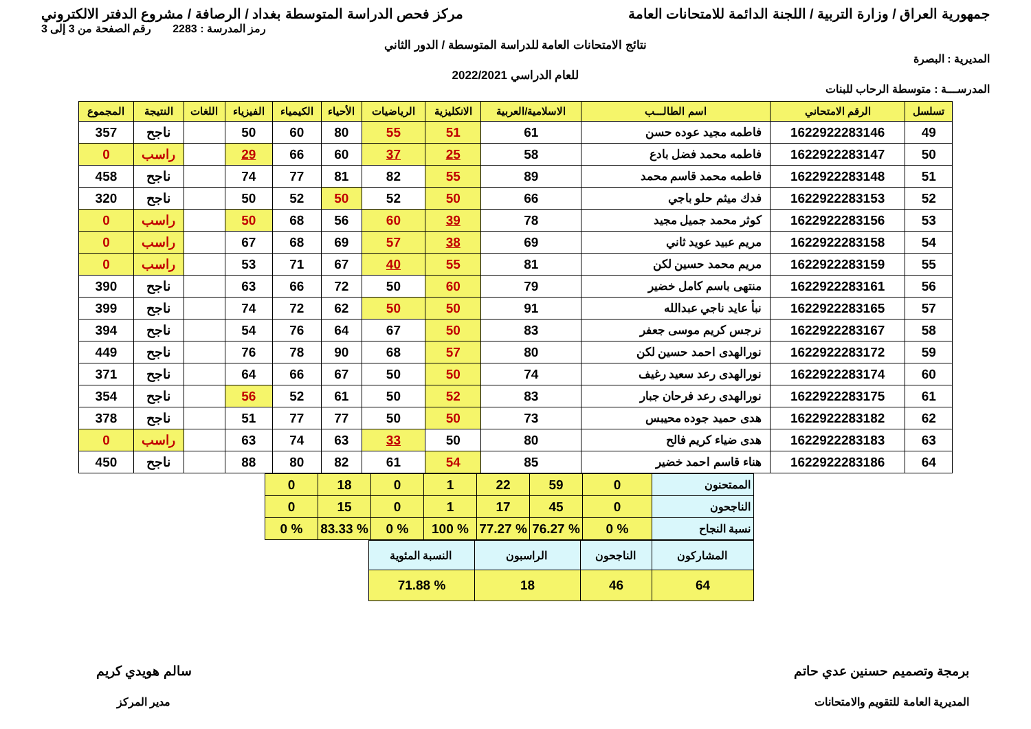جمهورية العراق / وزارة التربية / اللجنة الدائمة للامتحانات العامة
مركز فحص الدراسة المتوسطة بغداد / الرصافة / مشروع الدفتر الالكتروني
رمز المدرسة : 2283 رقم الصفحة من 3 إلى 3
نتائج الامتحانات العامة للدراسة المتوسطة / الدور الثاني
المديرية : البصرة
للعام الدراسي 2022/2021
المدرســـة : متوسطة الرحاب للبنات
| تسلسل | الرقم الامتحاني | اسم الطالـــب | الاسلامية/العربية | الانكليزية | الرياضيات | الأحياء | الكيمياء | الفيزياء | اللغات | النتيجة | المجموع |
| --- | --- | --- | --- | --- | --- | --- | --- | --- | --- | --- | --- |
| 49 | 1622922283146 | فاطمه مجيد عوده حسن | 61 | 51 | 55 | 80 | 60 | 50 | | ناجح | 357 |
| 50 | 1622922283147 | فاطمه محمد فضل بادع | 58 | 25 | 37 | 60 | 66 | 29 | | راسب | 0 |
| 51 | 1622922283148 | فاطمه محمد قاسم محمد | 89 | 55 | 82 | 81 | 77 | 74 | | ناجح | 458 |
| 52 | 1622922283153 | فدك ميثم حلو باجي | 66 | 50 | 52 | 50 | 52 | 50 | | ناجح | 320 |
| 53 | 1622922283156 | كوثر محمد جميل مجيد | 78 | 39 | 60 | 56 | 68 | 50 | | راسب | 0 |
| 54 | 1622922283158 | مريم عبيد عويد ثاني | 69 | 38 | 57 | 69 | 68 | 67 | | راسب | 0 |
| 55 | 1622922283159 | مريم محمد حسين لكن | 81 | 55 | 40 | 67 | 71 | 53 | | راسب | 0 |
| 56 | 1622922283161 | منتهى باسم كامل خضير | 79 | 60 | 50 | 72 | 66 | 63 | | ناجح | 390 |
| 57 | 1622922283165 | نبأ عايد ناجي عبدالله | 91 | 50 | 50 | 62 | 72 | 74 | | ناجح | 399 |
| 58 | 1622922283167 | نرجس كريم موسى جعفر | 83 | 50 | 67 | 64 | 76 | 54 | | ناجح | 394 |
| 59 | 1622922283172 | نورالهدى احمد حسين لكن | 80 | 57 | 68 | 90 | 78 | 76 | | ناجح | 449 |
| 60 | 1622922283174 | نورالهدى رعد سعيد رغيف | 74 | 50 | 50 | 67 | 66 | 64 | | ناجح | 371 |
| 61 | 1622922283175 | نورالهدى رعد فرحان جبار | 83 | 52 | 50 | 61 | 52 | 56 | | ناجح | 354 |
| 62 | 1622922283182 | هدى حميد جوده محيبس | 73 | 50 | 50 | 77 | 77 | 51 | | ناجح | 378 |
| 63 | 1622922283183 | هدى ضياء كريم فالح | 80 | 50 | 33 | 63 | 74 | 63 | | راسب | 0 |
| 64 | 1622922283186 | هناء قاسم احمد خضير | 85 | 54 | 61 | 82 | 80 | 88 | | ناجح | 450 |
| الممتحنون | 0 | 59 | 22 | 1 | 0 | 18 | 0 |
| الناجحون | 0 | 45 | 17 | 1 | 0 | 15 | 0 |
| نسبة النجاح | % 0 | % 76.27 | % 77.27 | % 100 | % 0 | % 83.33 | % 0 |
| المشاركون | الناجحون | الراسبون | النسبة المئوية |
| 64 | 46 | 18 | % 71.88 |
برمجة وتصميم حسنين عدي حاتم
المديرية العامة للتقويم والامتحانات
سالم هويدي كريم
مدير المركز